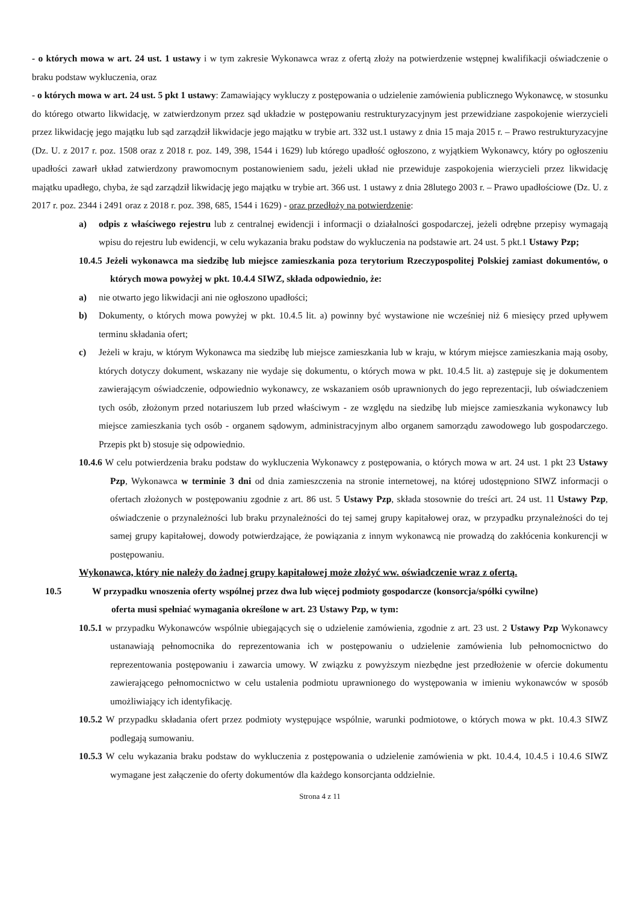- o których mowa w art. 24 ust. 1 ustawy i w tym zakresie Wykonawca wraz z ofertą złoży na potwierdzenie wstępnej kwalifikacji oświadczenie o braku podstaw wykluczenia, oraz
- o których mowa w art. 24 ust. 5 pkt 1 ustawy: Zamawiający wykluczy z postępowania o udzielenie zamówienia publicznego Wykonawcę, w stosunku do którego otwarto likwidację, w zatwierdzonym przez sąd układzie w postępowaniu restrukturyzacyjnym jest przewidziane zaspokojenie wierzycieli przez likwidację jego majątku lub sąd zarządził likwidacje jego majątku w trybie art. 332 ust.1 ustawy z dnia 15 maja 2015 r. – Prawo restrukturyzacyjne (Dz. U. z 2017 r. poz. 1508 oraz z 2018 r. poz. 149, 398, 1544 i 1629) lub którego upadłość ogłoszono, z wyjątkiem Wykonawcy, który po ogłoszeniu upadłości zawarł układ zatwierdzony prawomocnym postanowieniem sadu, jeżeli układ nie przewiduje zaspokojenia wierzycieli przez likwidację majątku upadłego, chyba, że sąd zarządził likwidację jego majątku w trybie art. 366 ust. 1 ustawy z dnia 28lutego 2003 r. – Prawo upadłościowe (Dz. U. z 2017 r. poz. 2344 i 2491 oraz z 2018 r. poz. 398, 685, 1544 i 1629) - oraz przedłoży na potwierdzenie:
a) odpis z właściwego rejestru lub z centralnej ewidencji i informacji o działalności gospodarczej, jeżeli odrębne przepisy wymagają wpisu do rejestru lub ewidencji, w celu wykazania braku podstaw do wykluczenia na podstawie art. 24 ust. 5 pkt.1 Ustawy Pzp;
10.4.5 Jeżeli wykonawca ma siedzibę lub miejsce zamieszkania poza terytorium Rzeczypospolitej Polskiej zamiast dokumentów, o których mowa powyżej w pkt. 10.4.4 SIWZ, składa odpowiednio, że:
a) nie otwarto jego likwidacji ani nie ogłoszono upadłości;
b) Dokumenty, o których mowa powyżej w pkt. 10.4.5 lit. a) powinny być wystawione nie wcześniej niż 6 miesięcy przed upływem terminu składania ofert;
c) Jeżeli w kraju, w którym Wykonawca ma siedzibę lub miejsce zamieszkania lub w kraju, w którym miejsce zamieszkania mają osoby, których dotyczy dokument, wskazany nie wydaje się dokumentu, o których mowa w pkt. 10.4.5 lit. a) zastępuje się je dokumentem zawierającym oświadczenie, odpowiednio wykonawcy, ze wskazaniem osób uprawnionych do jego reprezentacji, lub oświadczeniem tych osób, złożonym przed notariuszem lub przed właściwym - ze względu na siedzibę lub miejsce zamieszkania wykonawcy lub miejsce zamieszkania tych osób - organem sądowym, administracyjnym albo organem samorządu zawodowego lub gospodarczego. Przepis pkt b) stosuje się odpowiednio.
10.4.6 W celu potwierdzenia braku podstaw do wykluczenia Wykonawcy z postępowania, o których mowa w art. 24 ust. 1 pkt 23 Ustawy Pzp, Wykonawca w terminie 3 dni od dnia zamieszczenia na stronie internetowej, na której udostępniono SIWZ informacji o ofertach złożonych w postępowaniu zgodnie z art. 86 ust. 5 Ustawy Pzp, składa stosownie do treści art. 24 ust. 11 Ustawy Pzp, oświadczenie o przynależności lub braku przynależności do tej samej grupy kapitałowej oraz, w przypadku przynależności do tej samej grupy kapitałowej, dowody potwierdzające, że powiązania z innym wykonawcą nie prowadzą do zakłócenia konkurencji w postępowaniu.
Wykonawca, który nie należy do żadnej grupy kapitałowej może złożyć ww. oświadczenie wraz z ofertą.
10.5 W przypadku wnoszenia oferty wspólnej przez dwa lub więcej podmioty gospodarcze (konsorcja/spółki cywilne)
oferta musi spełniać wymagania określone w art. 23 Ustawy Pzp, w tym:
10.5.1 w przypadku Wykonawców wspólnie ubiegających się o udzielenie zamówienia, zgodnie z art. 23 ust. 2 Ustawy Pzp Wykonawcy ustanawiają pełnomocnika do reprezentowania ich w postępowaniu o udzielenie zamówienia lub pełnomocnictwo do reprezentowania postępowaniu i zawarcia umowy. W związku z powyższym niezbędne jest przedłożenie w ofercie dokumentu zawierającego pełnomocnictwo w celu ustalenia podmiotu uprawnionego do występowania w imieniu wykonawców w sposób umożliwiający ich identyfikację.
10.5.2 W przypadku składania ofert przez podmioty występujące wspólnie, warunki podmiotowe, o których mowa w pkt. 10.4.3 SIWZ podlegają sumowaniu.
10.5.3 W celu wykazania braku podstaw do wykluczenia z postępowania o udzielenie zamówienia w pkt. 10.4.4, 10.4.5 i 10.4.6 SIWZ wymagane jest załączenie do oferty dokumentów dla każdego konsorcjanta oddzielnie.
Strona 4 z 11